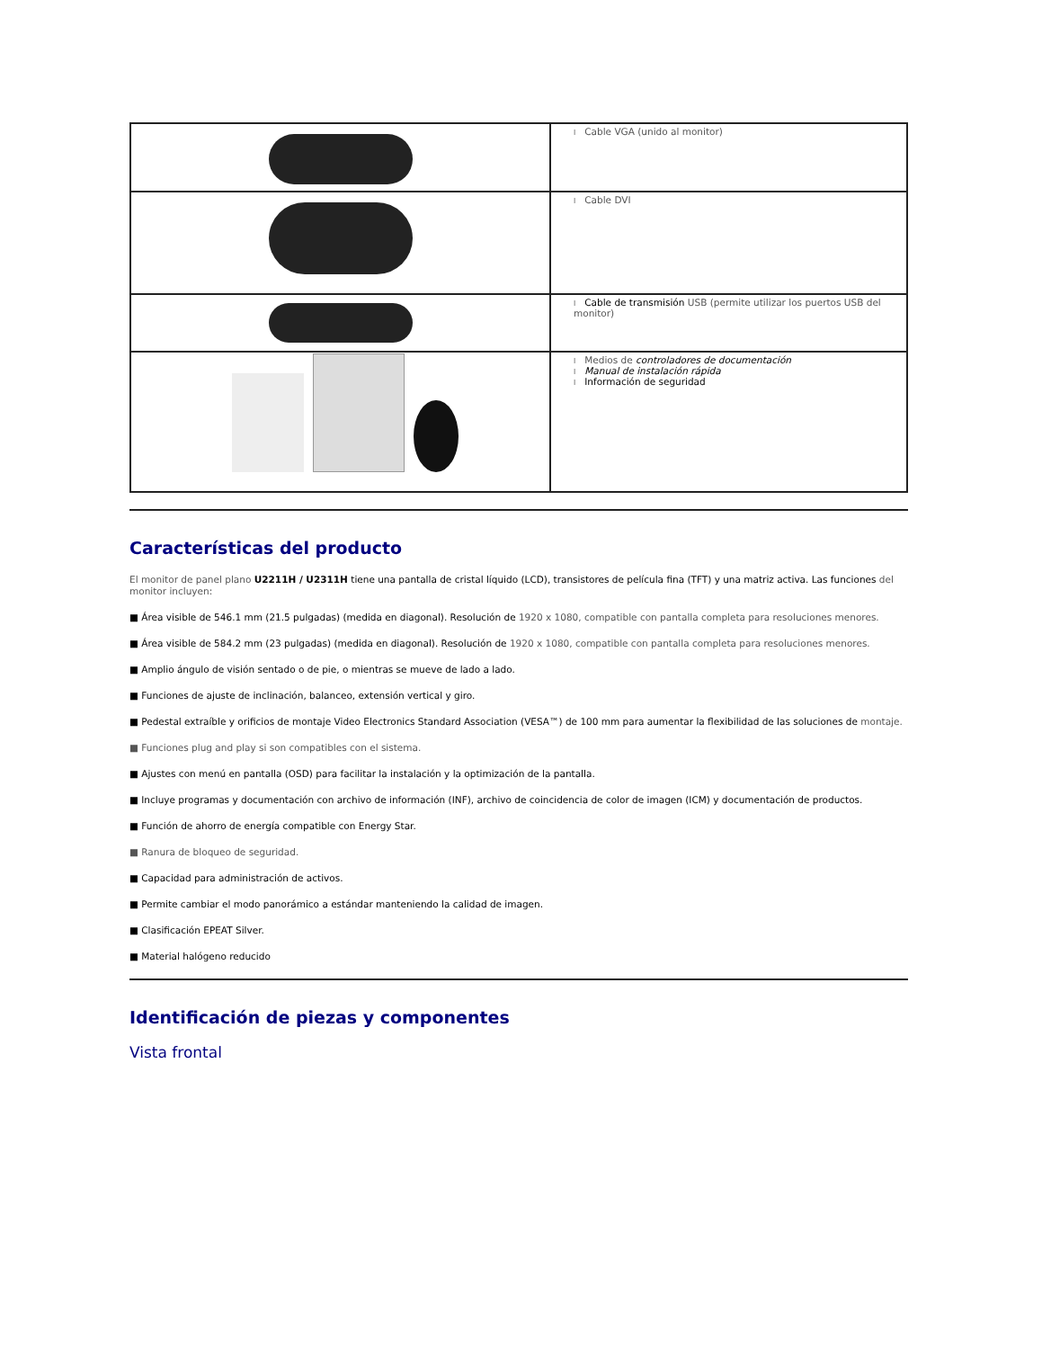| | l Cable VGA (unido al monitor) |
| | l Cable DVI |
| | l Cable de transmisión USB (permite utilizar los puertos USB del monitor) |
| | l Medios de controladores de documentación l Manual de instalación rápida l Información de seguridad |
Características del producto
El monitor de panel plano U2211H / U2311H tiene una pantalla de cristal líquido (LCD), transistores de película fina (TFT) y una matriz activa. Las funciones del monitor incluyen:
■ Área visible de 546.1 mm (21.5 pulgadas) (medida en diagonal). Resolución de 1920 x 1080, compatible con pantalla completa para resoluciones menores.
■ Área visible de 584.2 mm (23 pulgadas) (medida en diagonal). Resolución de 1920 x 1080, compatible con pantalla completa para resoluciones menores.
■ Amplio ángulo de visión sentado o de pie, o mientras se mueve de lado a lado.
■ Funciones de ajuste de inclinación, balanceo, extensión vertical y giro.
■ Pedestal extraíble y orificios de montaje Video Electronics Standard Association (VESA™) de 100 mm para aumentar la flexibilidad de las soluciones de montaje.
■ Funciones plug and play si son compatibles con el sistema.
■ Ajustes con menú en pantalla (OSD) para facilitar la instalación y la optimización de la pantalla.
■ Incluye programas y documentación con archivo de información (INF), archivo de coincidencia de color de imagen (ICM) y documentación de productos.
■ Función de ahorro de energía compatible con Energy Star.
■ Ranura de bloqueo de seguridad.
■ Capacidad para administración de activos.
■ Permite cambiar el modo panorámico a estándar manteniendo la calidad de imagen.
■ Clasificación EPEAT Silver.
■ Material halógeno reducido
Identificación de piezas y componentes
Vista frontal